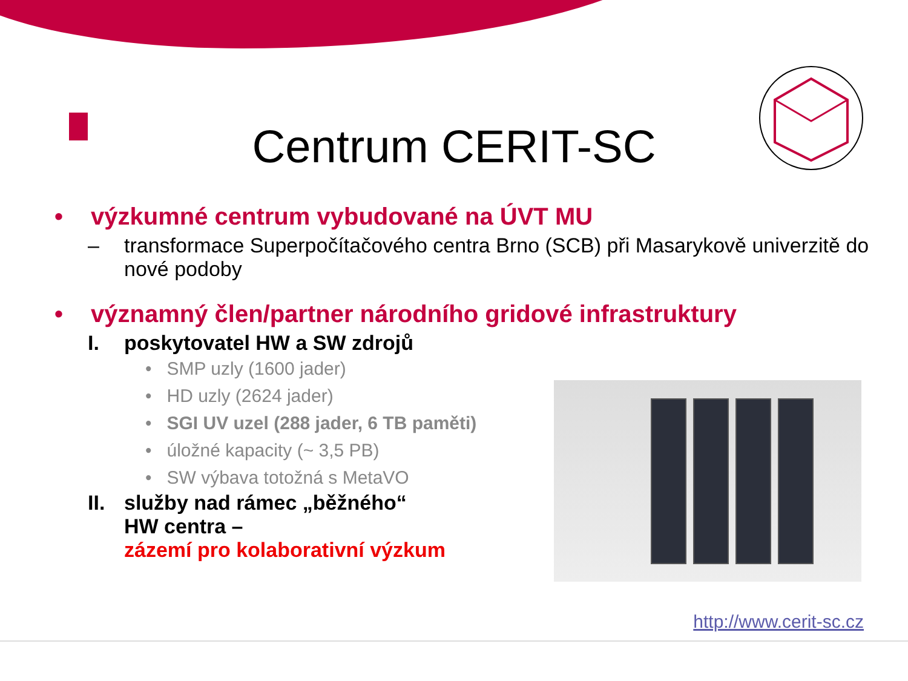Centrum CERIT-SC
• výzkumné centrum vybudované na ÚVT MU
– transformace Superpočítačového centra Brno (SCB) při Masarykově univerzitě do nové podoby
• významný člen/partner národního gridové infrastruktury
I. poskytovatel HW a SW zdrojů
• SMP uzly (1600 jader)
• HD uzly (2624 jader)
• SGI UV uzel (288 jader, 6 TB paměti)
• úložné kapacity (~ 3,5 PB)
• SW výbava totožná s MetaVO
II. služby nad rámec „běžného“
HW centra –
zázemí pro kolaborativní výzkum
http://www.cerit-sc.cz